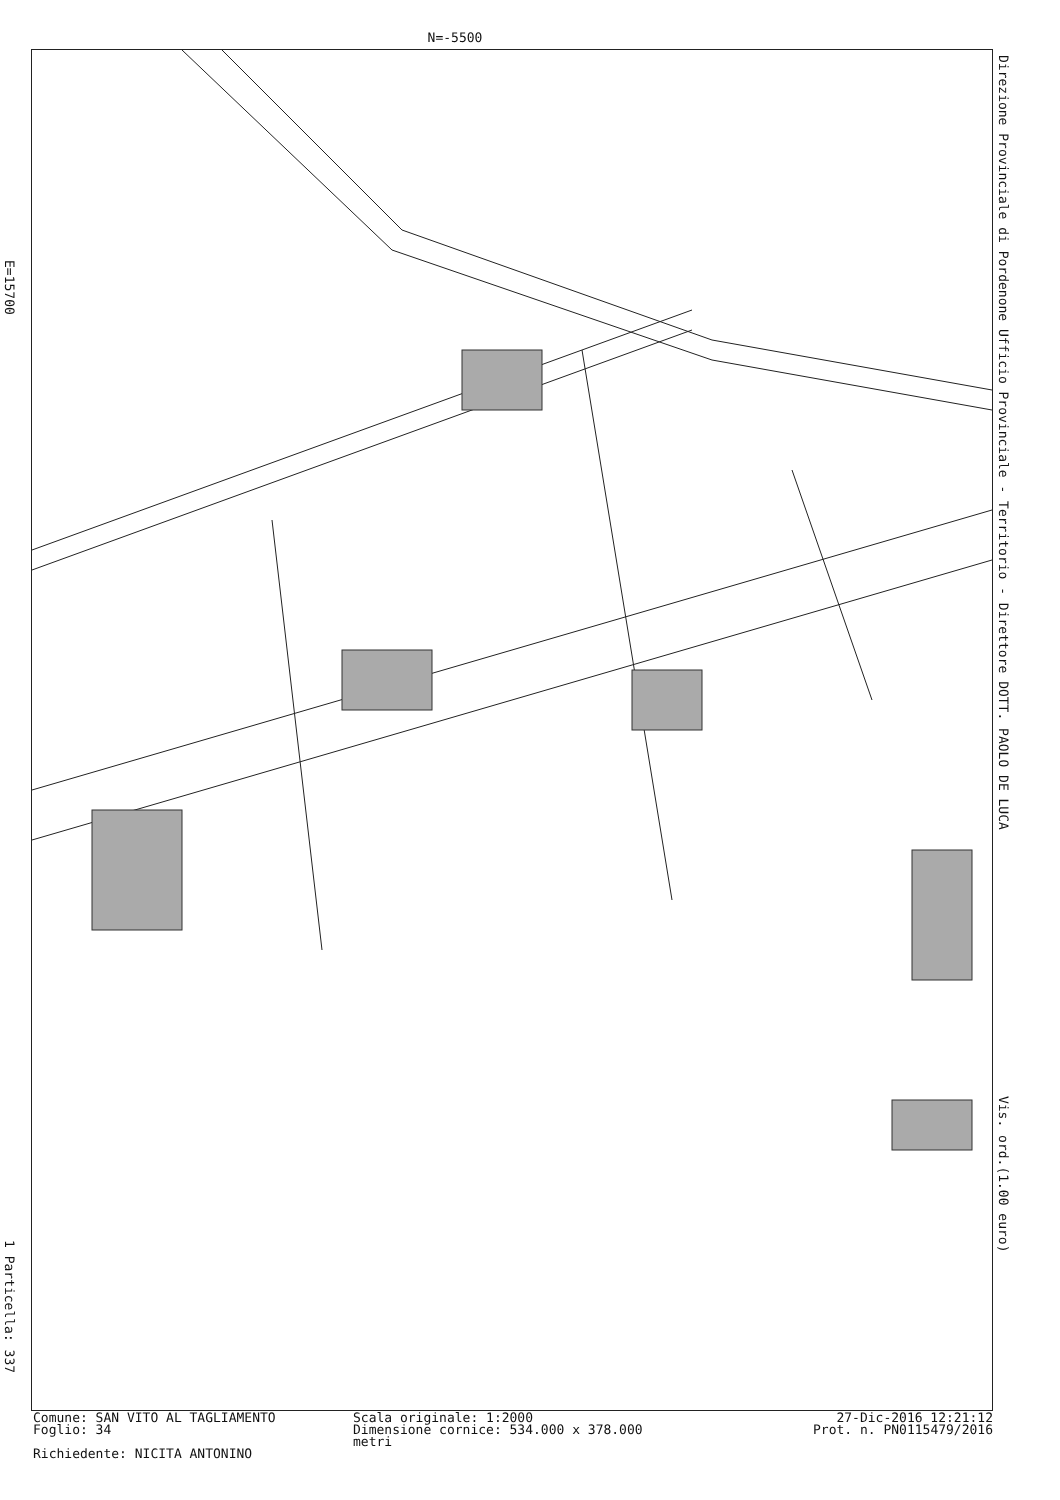N=-5500
E=15700
1 Particella: 337
Direzione Provinciale di Pordenone Ufficio Provinciale - Territorio - Direttore DOTT. PAOLO DE LUCA Vis. ord.(1.00 euro)
Comune: SAN VITO AL TAGLIAMENTO
Scala originale: 1:2000
27-Dic-2016 12:21:12
Foglio: 34
Dimensione cornice: 534.000 x 378.000 metri
Prot. n. PN0115479/2016
Richiedente: NICITA ANTONINO